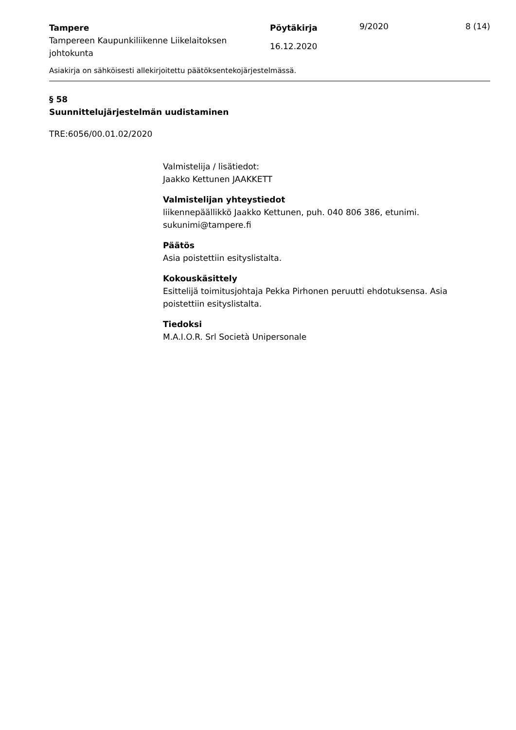Tampere
Tampereen Kaupunkiliikenne Liikelaitoksen johtokunta
Pöytäkirja
16.12.2020
9/2020 8 (14)
Asiakirja on sähköisesti allekirjoitettu päätöksentekojärjestelmässä.
§ 58
Suunnittelujärjestelmän uudistaminen
TRE:6056/00.01.02/2020
Valmistelija / lisätiedot:
Jaakko Kettunen JAAKKETT
Valmistelijan yhteystiedot
liikennepäällikkö Jaakko Kettunen, puh. 040 806 386, etunimi. sukunimi@tampere.fi
Päätös
Asia poistettiin esityslistalta.
Kokouskäsittely
Esittelijä toimitusjohtaja Pekka Pirhonen peruutti ehdotuksensa. Asia poistettiin esityslistalta.
Tiedoksi
M.A.I.O.R. Srl Società Unipersonale